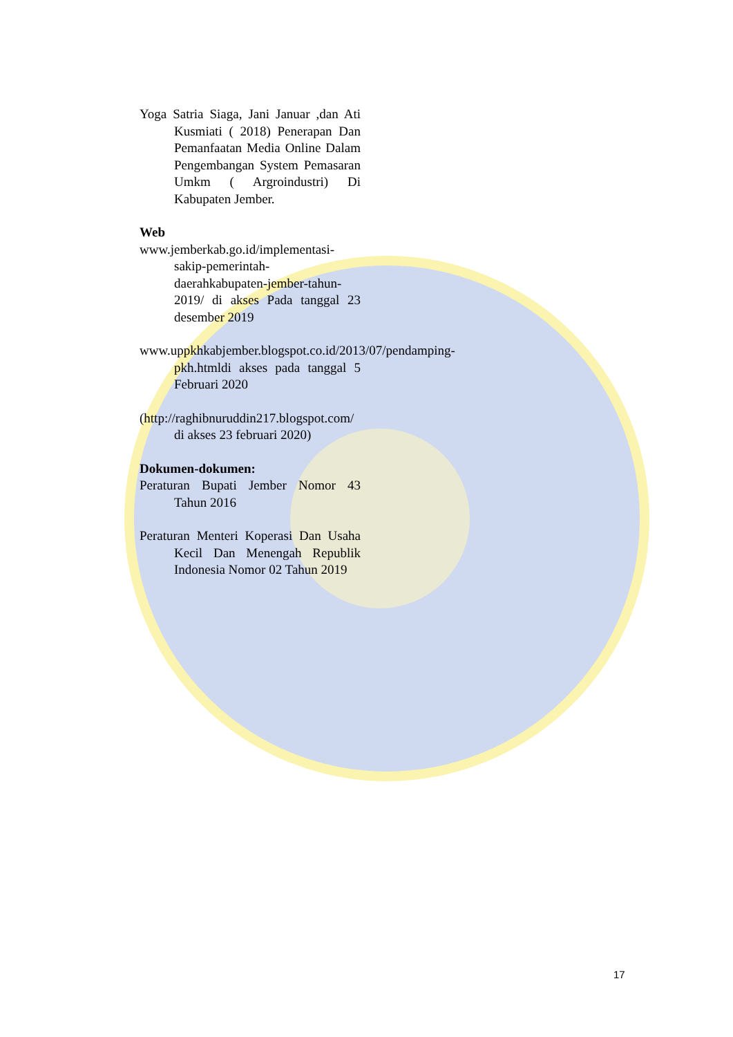Yoga Satria Siaga, Jani Januar ,dan Ati Kusmiati ( 2018) Penerapan Dan Pemanfaatan Media Online Dalam Pengembangan System Pemasaran Umkm ( Argroindustri) Di Kabupaten Jember.
Web
www.jemberkab.go.id/implementasi-sakip-pemerintah-daerahkabupaten-jember-tahun-2019/ di akses Pada tanggal 23 desember 2019
www.uppkhkabjember.blogspot.co.id/2013/07/pendamping-pkh.htmldi akses pada tanggal 5 Februari 2020
(http://raghibnuruddin217.blogspot.com/ di akses 23 februari 2020)
Dokumen-dokumen:
Peraturan Bupati Jember Nomor 43 Tahun 2016
Peraturan Menteri Koperasi Dan Usaha Kecil Dan Menengah Republik Indonesia Nomor 02 Tahun 2019
17